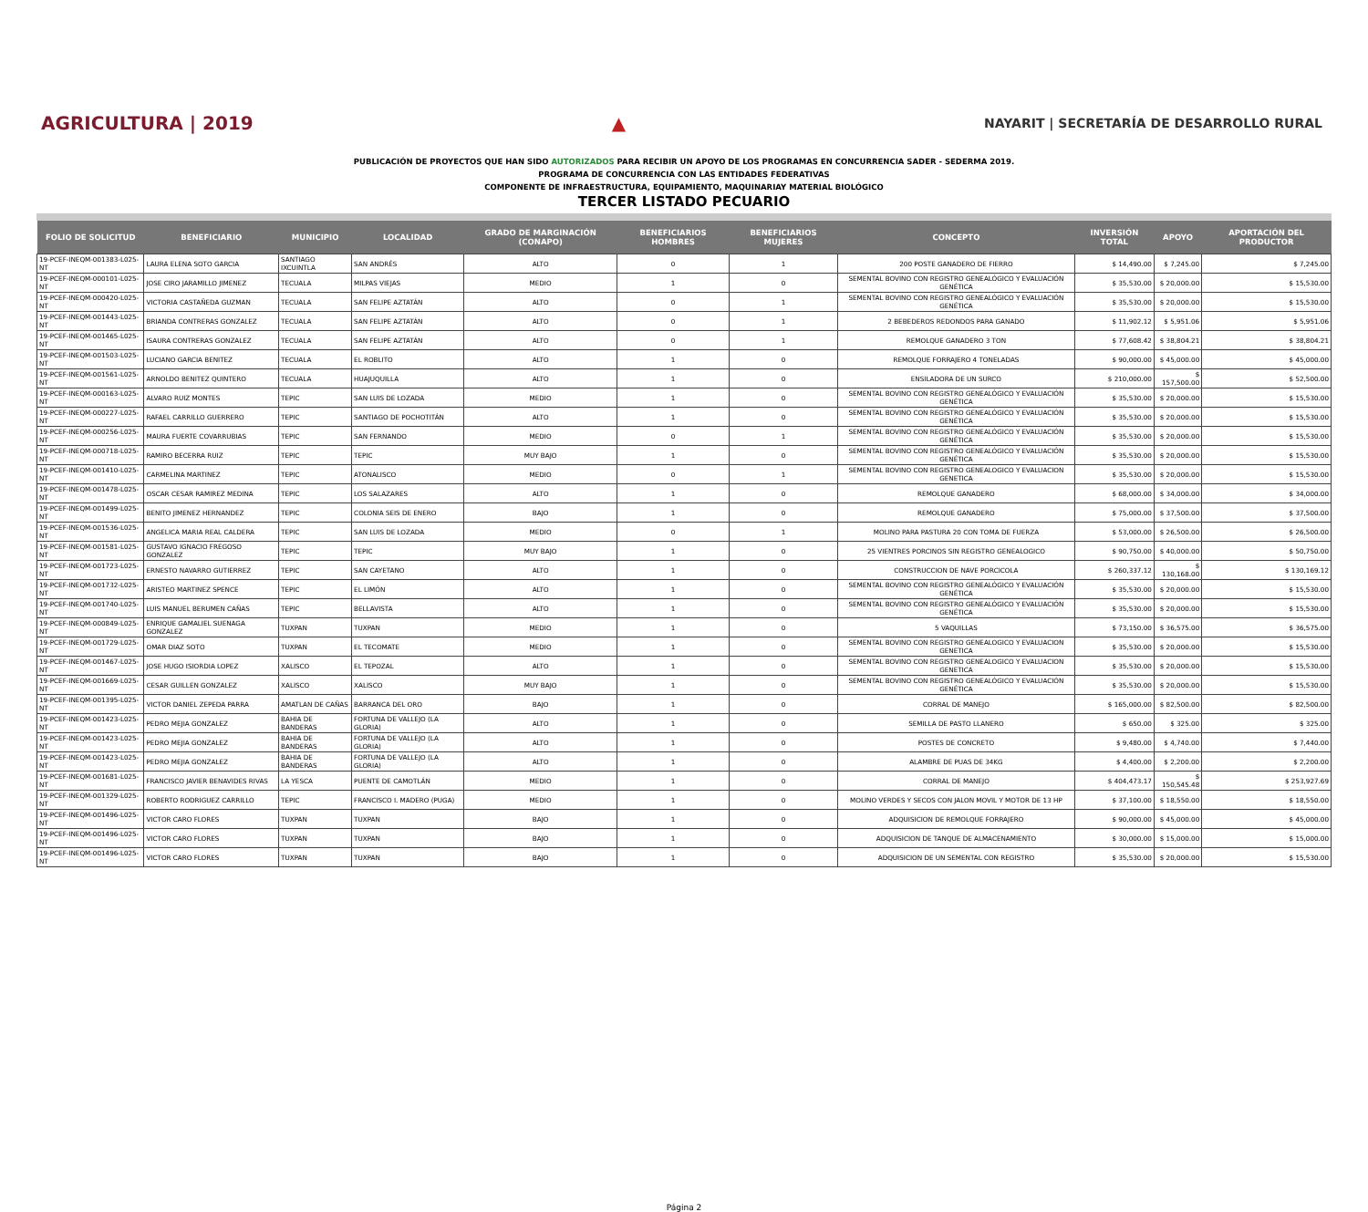AGRICULTURA | 2019 ▲
NAYARIT | SECRETARÍA DE DESARROLLO RURAL
PUBLICACIÓN DE PROYECTOS QUE HAN SIDO AUTORIZADOS PARA RECIBIR UN APOYO DE LOS PROGRAMAS EN CONCURRENCIA SADER - SEDERMA 2019.
PROGRAMA DE CONCURRENCIA CON LAS ENTIDADES FEDERATIVAS
COMPONENTE DE INFRAESTRUCTURA, EQUIPAMIENTO, MAQUINARIAY MATERIAL BIOLÓGICO
TERCER LISTADO PECUARIO
| FOLIO DE SOLICITUD | BENEFICIARIO | MUNICIPIO | LOCALIDAD | GRADO DE MARGINACIÓN (CONAPO) | BENEFICIARIOS HOMBRES | BENEFICIARIOS MUJERES | CONCEPTO | INVERSIÓN TOTAL | APOYO | APORTACIÓN DEL PRODUCTOR |
| --- | --- | --- | --- | --- | --- | --- | --- | --- | --- | --- |
| 19-PCEF-INEQM-001383-L025-NT | LAURA ELENA SOTO GARCIA | SANTIAGO IXCUINTLA | SAN ANDRÉS | ALTO | 0 | 1 | 200 POSTE GANADERO DE FIERRO | $ 14,490.00 | $ 7,245.00 | $ 7,245.00 |
| 19-PCEF-INEQM-000101-L025-NT | JOSE CIRO JARAMILLO JIMENEZ | TECUALA | MILPAS VIEJAS | MEDIO | 1 | 0 | SEMENTAL BOVINO CON REGISTRO GENEALÓGICO Y EVALUACIÓN GENÉTICA | $ 35,530.00 | $ 20,000.00 | $ 15,530.00 |
| 19-PCEF-INEQM-000420-L025-NT | VICTORIA CASTAÑEDA GUZMAN | TECUALA | SAN FELIPE AZTATÁN | ALTO | 0 | 1 | SEMENTAL BOVINO CON REGISTRO GENEALÓGICO Y EVALUACIÓN GENÉTICA | $ 35,530.00 | $ 20,000.00 | $ 15,530.00 |
| 19-PCEF-INEQM-001443-L025-NT | BRIANDA CONTRERAS GONZALEZ | TECUALA | SAN FELIPE AZTATÁN | ALTO | 0 | 1 | 2 BEBEDEROS REDONDOS PARA GANADO | $ 11,902.12 | $ 5,951.06 | $ 5,951.06 |
| 19-PCEF-INEQM-001465-L025-NT | ISAURA CONTRERAS GONZALEZ | TECUALA | SAN FELIPE AZTATÁN | ALTO | 0 | 1 | REMOLQUE GANADERO 3 TON | $ 77,608.42 | $ 38,804.21 | $ 38,804.21 |
| 19-PCEF-INEQM-001503-L025-NT | LUCIANO GARCIA BENITEZ | TECUALA | EL ROBLITO | ALTO | 1 | 0 | REMOLQUE FORRAJERO 4 TONELADAS | $ 90,000.00 | $ 45,000.00 | $ 45,000.00 |
| 19-PCEF-INEQM-001561-L025-NT | ARNOLDO BENITEZ QUINTERO | TECUALA | HUAJUQUILLA | ALTO | 1 | 0 | ENSILADORA DE UN SURCO | $ 210,000.00 | $ 157,500.00 | $ 52,500.00 |
| 19-PCEF-INEQM-000163-L025-NT | ALVARO RUIZ MONTES | TEPIC | SAN LUIS DE LOZADA | MEDIO | 1 | 0 | SEMENTAL BOVINO CON REGISTRO GENEALÓGICO Y EVALUACIÓN GENÉTICA | $ 35,530.00 | $ 20,000.00 | $ 15,530.00 |
| 19-PCEF-INEQM-000227-L025-NT | RAFAEL CARRILLO GUERRERO | TEPIC | SANTIAGO DE POCHOTITÁN | ALTO | 1 | 0 | SEMENTAL BOVINO CON REGISTRO GENEALÓGICO Y EVALUACIÓN GENÉTICA | $ 35,530.00 | $ 20,000.00 | $ 15,530.00 |
| 19-PCEF-INEQM-000256-L025-NT | MAURA FUERTE COVARRUBIAS | TEPIC | SAN FERNANDO | MEDIO | 0 | 1 | SEMENTAL BOVINO CON REGISTRO GENEALÓGICO Y EVALUACIÓN GENÉTICA | $ 35,530.00 | $ 20,000.00 | $ 15,530.00 |
| 19-PCEF-INEQM-000718-L025-NT | RAMIRO BECERRA RUIZ | TEPIC | TEPIC | MUY BAJO | 1 | 0 | SEMENTAL BOVINO CON REGISTRO GENEALÓGICO Y EVALUACIÓN GENÉTICA | $ 35,530.00 | $ 20,000.00 | $ 15,530.00 |
| 19-PCEF-INEQM-001410-L025-NT | CARMELINA MARTINEZ | TEPIC | ATONALISCO | MEDIO | 0 | 1 | SEMENTAL BOVINO CON REGISTRO GENEALOGICO Y EVALUACION GENETICA | $ 35,530.00 | $ 20,000.00 | $ 15,530.00 |
| 19-PCEF-INEQM-001478-L025-NT | OSCAR CESAR RAMIREZ MEDINA | TEPIC | LOS SALAZARES | ALTO | 1 | 0 | REMOLQUE GANADERO | $ 68,000.00 | $ 34,000.00 | $ 34,000.00 |
| 19-PCEF-INEQM-001499-L025-NT | BENITO JIMENEZ HERNANDEZ | TEPIC | COLONIA SEIS DE ENERO | BAJO | 1 | 0 | REMOLQUE GANADERO | $ 75,000.00 | $ 37,500.00 | $ 37,500.00 |
| 19-PCEF-INEQM-001536-L025-NT | ANGELICA MARIA REAL CALDERA | TEPIC | SAN LUIS DE LOZADA | MEDIO | 0 | 1 | MOLINO PARA PASTURA 20 CON TOMA DE FUERZA | $ 53,000.00 | $ 26,500.00 | $ 26,500.00 |
| 19-PCEF-INEQM-001581-L025-NT | GUSTAVO IGNACIO FREGOSO GONZALEZ | TEPIC | TEPIC | MUY BAJO | 1 | 0 | 25 VIENTRES PORCINOS SIN REGISTRO GENEALOGICO | $ 90,750.00 | $ 40,000.00 | $ 50,750.00 |
| 19-PCEF-INEQM-001723-L025-NT | ERNESTO NAVARRO GUTIERREZ | TEPIC | SAN CAYETANO | ALTO | 1 | 0 | CONSTRUCCION DE NAVE PORCICOLA | $ 260,337.12 | $ 130,168.00 | $ 130,169.12 |
| 19-PCEF-INEQM-001732-L025-NT | ARISTEO MARTINEZ SPENCE | TEPIC | EL LIMÓN | ALTO | 1 | 0 | SEMENTAL BOVINO CON REGISTRO GENEALÓGICO Y EVALUACIÓN GENÉTICA | $ 35,530.00 | $ 20,000.00 | $ 15,530.00 |
| 19-PCEF-INEQM-001740-L025-NT | LUIS MANUEL BERUMEN CAÑAS | TEPIC | BELLAVISTA | ALTO | 1 | 0 | SEMENTAL BOVINO CON REGISTRO GENEALÓGICO Y EVALUACIÓN GENÉTICA | $ 35,530.00 | $ 20,000.00 | $ 15,530.00 |
| 19-PCEF-INEQM-000849-L025-NT | ENRIQUE GAMALIEL SUENAGA GONZALEZ | TUXPAN | TUXPAN | MEDIO | 1 | 0 | 5 VAQUILLAS | $ 73,150.00 | $ 36,575.00 | $ 36,575.00 |
| 19-PCEF-INEQM-001729-L025-NT | OMAR DIAZ SOTO | TUXPAN | EL TECOMATE | MEDIO | 1 | 0 | SEMENTAL BOVINO CON REGISTRO GENEALOGICO Y EVALUACION GENETICA | $ 35,530.00 | $ 20,000.00 | $ 15,530.00 |
| 19-PCEF-INEQM-001467-L025-NT | JOSE HUGO ISIORDIA LOPEZ | XALISCO | EL TEPOZAL | ALTO | 1 | 0 | SEMENTAL BOVINO CON REGISTRO GENEALOGICO Y EVALUACION GENETICA | $ 35,530.00 | $ 20,000.00 | $ 15,530.00 |
| 19-PCEF-INEQM-001669-L025-NT | CESAR GUILLEN GONZALEZ | XALISCO | XALISCO | MUY BAJO | 1 | 0 | SEMENTAL BOVINO CON REGISTRO GENEALÓGICO Y EVALUACIÓN GENÉTICA | $ 35,530.00 | $ 20,000.00 | $ 15,530.00 |
| 19-PCEF-INEQM-001395-L025-NT | VICTOR DANIEL ZEPEDA PARRA | AMATLAN DE CAÑAS | BARRANCA DEL ORO | BAJO | 1 | 0 | CORRAL DE MANEJO | $ 165,000.00 | $ 82,500.00 | $ 82,500.00 |
| 19-PCEF-INEQM-001423-L025-NT | PEDRO MEJIA GONZALEZ | BAHIA DE BANDERAS | FORTUNA DE VALLEJO (LA GLORIA) | ALTO | 1 | 0 | SEMILLA DE PASTO LLANERO | $ 650.00 | $ 325.00 | $ 325.00 |
| 19-PCEF-INEQM-001423-L025-NT | PEDRO MEJIA GONZALEZ | BAHIA DE BANDERAS | FORTUNA DE VALLEJO (LA GLORIA) | ALTO | 1 | 0 | POSTES DE CONCRETO | $ 9,480.00 | $ 4,740.00 | $ 7,440.00 |
| 19-PCEF-INEQM-001423-L025-NT | PEDRO MEJIA GONZALEZ | BAHIA DE BANDERAS | FORTUNA DE VALLEJO (LA GLORIA) | ALTO | 1 | 0 | ALAMBRE DE PUAS DE 34KG | $ 4,400.00 | $ 2,200.00 | $ 2,200.00 |
| 19-PCEF-INEQM-001681-L025-NT | FRANCISCO JAVIER BENAVIDES RIVAS | LA YESCA | PUENTE DE CAMOTLÁN | MEDIO | 1 | 0 | CORRAL DE MANEJO | $ 404,473.17 | $ 150,545.48 | $ 253,927.69 |
| 19-PCEF-INEQM-001329-L025-NT | ROBERTO RODRIGUEZ CARRILLO | TEPIC | FRANCISCO I. MADERO (PUGA) | MEDIO | 1 | 0 | MOLINO VERDES Y SECOS CON JALON MOVIL Y MOTOR DE 13 HP | $ 37,100.00 | $ 18,550.00 | $ 18,550.00 |
| 19-PCEF-INEQM-001496-L025-NT | VICTOR CARO FLORES | TUXPAN | TUXPAN | BAJO | 1 | 0 | ADQUISICION DE REMOLQUE FORRAJERO | $ 90,000.00 | $ 45,000.00 | $ 45,000.00 |
| 19-PCEF-INEQM-001496-L025-NT | VICTOR CARO FLORES | TUXPAN | TUXPAN | BAJO | 1 | 0 | ADQUISICION DE TANQUE DE ALMACENAMIENTO | $ 30,000.00 | $ 15,000.00 | $ 15,000.00 |
| 19-PCEF-INEQM-001496-L025-NT | VICTOR CARO FLORES | TUXPAN | TUXPAN | BAJO | 1 | 0 | ADQUISICION DE UN SEMENTAL CON REGISTRO | $ 35,530.00 | $ 20,000.00 | $ 15,530.00 |
Página 2